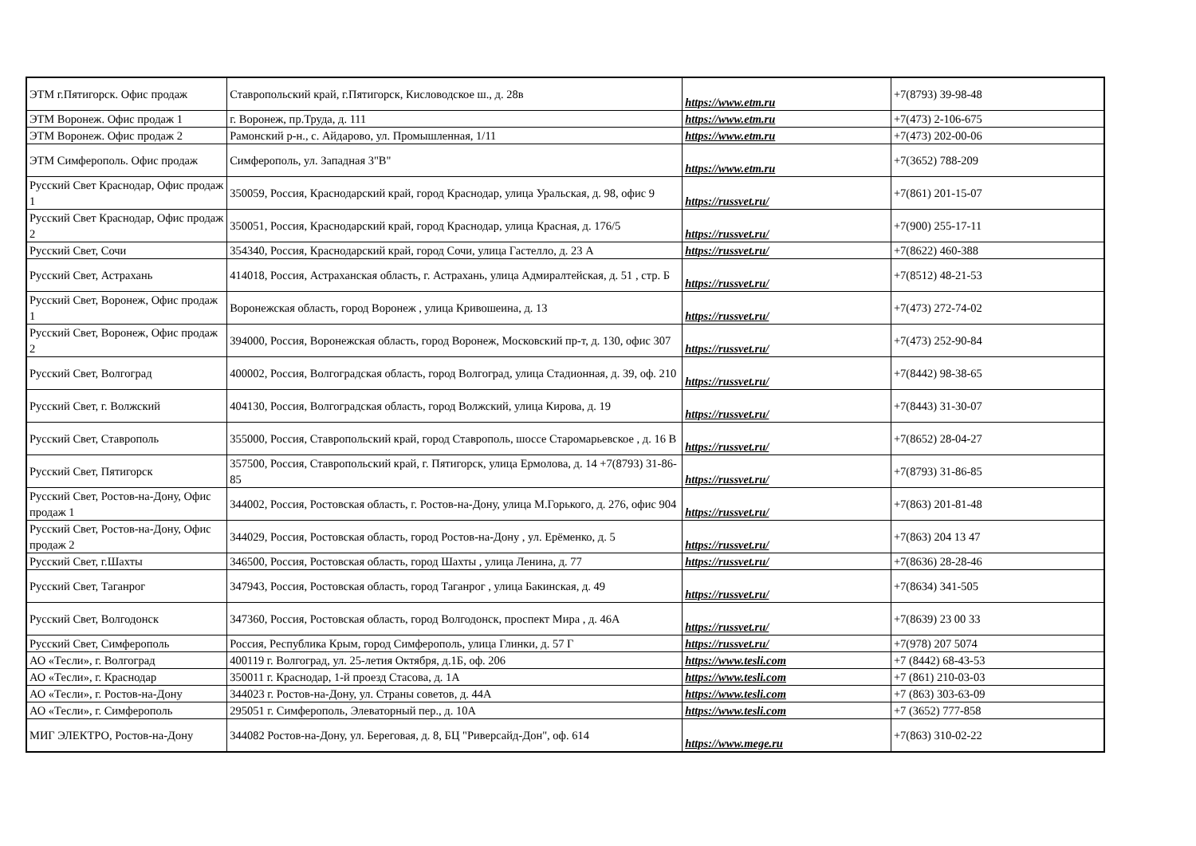| ЭТМ г.Пятигорск. Офис продаж | Ставропольский край, г.Пятигорск, Кисловодское ш., д. 28в | https://www.etm.ru | +7(8793) 39-98-48 |
| ЭТМ Воронеж. Офис продаж 1 | г. Воронеж, пр.Труда, д. 111 | https://www.etm.ru | +7(473) 2-106-675 |
| ЭТМ Воронеж. Офис продаж 2 | Рамонский р-н., с. Айдарово, ул. Промышленная, 1/11 | https://www.etm.ru | +7(473) 202-00-06 |
| ЭТМ Симферополь. Офис продаж | Симферополь, ул. Западная 3"В" | https://www.etm.ru | +7(3652) 788-209 |
| Русский Свет Краснодар, Офис продаж 1 | 350059, Россия, Краснодарский край, город Краснодар, улица Уральская, д. 98, офис 9 | https://russvet.ru/ | +7(861) 201-15-07 |
| Русский Свет Краснодар, Офис продаж 2 | 350051, Россия, Краснодарский край, город Краснодар, улица Красная, д. 176/5 | https://russvet.ru/ | +7(900) 255-17-11 |
| Русский Свет, Сочи | 354340, Россия, Краснодарский край, город Сочи, улица Гастелло, д. 23 А | https://russvet.ru/ | +7(8622) 460-388 |
| Русский Свет, Астрахань | 414018, Россия, Астраханская область, г. Астрахань, улица Адмиралтейская, д. 51 , стр. Б | https://russvet.ru/ | +7(8512) 48-21-53 |
| Русский Свет, Воронеж, Офис продаж 1 | Воронежская область, город Воронеж , улица Кривошеина, д. 13 | https://russvet.ru/ | +7(473) 272-74-02 |
| Русский Свет, Воронеж, Офис продаж 2 | 394000, Россия, Воронежская область, город Воронеж, Московский пр-т, д. 130, офис 307 | https://russvet.ru/ | +7(473) 252-90-84 |
| Русский Свет, Волгоград | 400002, Россия, Волгоградская область, город Волгоград, улица Стадионная, д. 39, оф. 210 | https://russvet.ru/ | +7(8442) 98-38-65 |
| Русский Свет, г. Волжский | 404130, Россия, Волгоградская область, город Волжский, улица Кирова, д. 19 | https://russvet.ru/ | +7(8443) 31-30-07 |
| Русский Свет, Ставрополь | 355000, Россия, Ставропольский край, город Ставрополь, шоссе Старомарьевское , д. 16 В | https://russvet.ru/ | +7(8652) 28-04-27 |
| Русский Свет, Пятигорск | 357500, Россия, Ставропольский край, г. Пятигорск, улица Ермолова, д. 14 +7(8793) 31-86-85 | https://russvet.ru/ | +7(8793) 31-86-85 |
| Русский Свет, Ростов-на-Дону, Офис продаж 1 | 344002, Россия, Ростовская область, г. Ростов-на-Дону, улица М.Горького, д. 276, офис 904 | https://russvet.ru/ | +7(863) 201-81-48 |
| Русский Свет, Ростов-на-Дону, Офис продаж 2 | 344029, Россия, Ростовская область, город Ростов-на-Дону , ул. Ерёменко, д. 5 | https://russvet.ru/ | +7(863) 204 13 47 |
| Русский Свет, г.Шахты | 346500, Россия, Ростовская область, город Шахты , улица Ленина, д. 77 | https://russvet.ru/ | +7(8636) 28-28-46 |
| Русский Свет, Таганрог | 347943, Россия, Ростовская область, город Таганрог , улица Бакинская, д. 49 | https://russvet.ru/ | +7(8634) 341-505 |
| Русский Свет, Волгодонск | 347360, Россия, Ростовская область, город Волгодонск, проспект Мира , д. 46А | https://russvet.ru/ | +7(8639) 23 00 33 |
| Русский Свет, Симферополь | Россия, Республика Крым, город Симферополь, улица Глинки, д. 57 Г | https://russvet.ru/ | +7(978) 207 5074 |
| АО «Тесли», г. Волгоград | 400119 г. Волгоград, ул. 25-летия Октября, д.1Б, оф. 206 | https://www.tesli.com | +7 (8442) 68-43-53 |
| АО «Тесли», г. Краснодар | 350011 г. Краснодар, 1-й проезд Стасова, д. 1А | https://www.tesli.com | +7 (861) 210-03-03 |
| АО «Тесли», г. Ростов-на-Дону | 344023 г. Ростов-на-Дону, ул. Страны советов, д. 44А | https://www.tesli.com | +7 (863) 303-63-09 |
| АО «Тесли», г. Симферополь | 295051 г. Симферополь, Элеваторный пер., д. 10А | https://www.tesli.com | +7 (3652) 777-858 |
| МИГ ЭЛЕКТРО, Ростов-на-Дону | 344082 Ростов-на-Дону, ул. Береговая, д. 8, БЦ "Риверсайд-Дон", оф. 614 | https://www.mege.ru | +7(863) 310-02-22 |